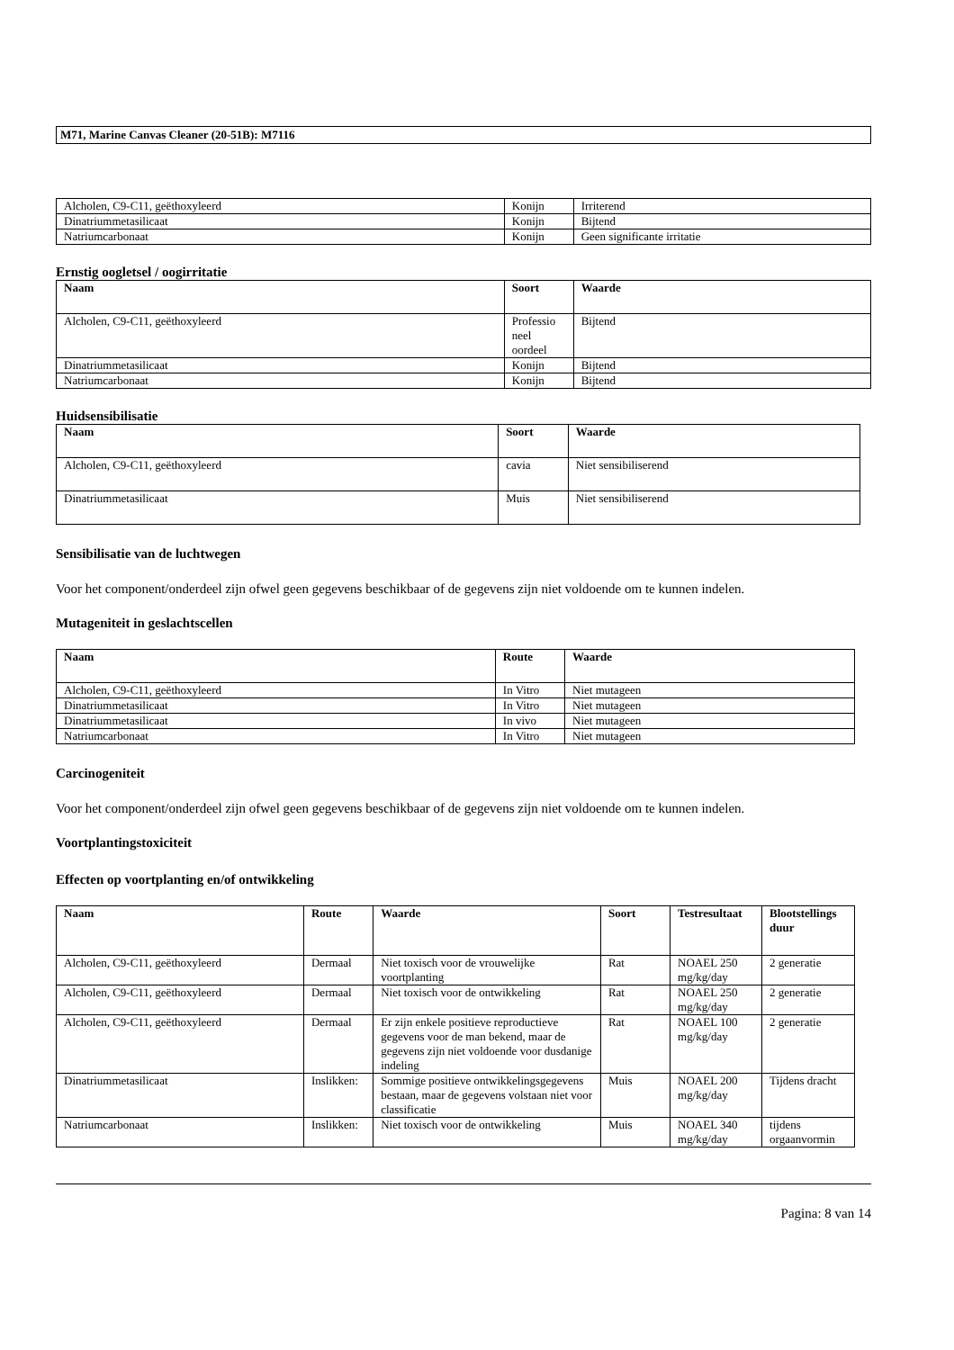M71, Marine Canvas Cleaner (20-51B): M7116
| Alcholen, C9-C11, geëthoxyleerd | Konijn | Irriterend |
| Dinatriummetasilicaat | Konijn | Bijtend |
| Natriumcarbonaat | Konijn | Geen significante irritatie |
Ernstig oogletsel / oogirritatie
| Naam | Soort | Waarde |
| --- | --- | --- |
| Alcholen, C9-C11, geëthoxyleerd | Professio neel oordeel | Bijtend |
| Dinatriummetasilicaat | Konijn | Bijtend |
| Natriumcarbonaat | Konijn | Bijtend |
Huidsensibilisatie
| Naam | Soort | Waarde |
| --- | --- | --- |
| Alcholen, C9-C11, geëthoxyleerd | cavia | Niet sensibiliserend |
| Dinatriummetasilicaat | Muis | Niet sensibiliserend |
Sensibilisatie van de luchtwegen
Voor het component/onderdeel zijn ofwel geen gegevens beschikbaar of de gegevens zijn niet voldoende om te kunnen indelen.
Mutageniteit in geslachtscellen
| Naam | Route | Waarde |
| --- | --- | --- |
| Alcholen, C9-C11, geëthoxyleerd | In Vitro | Niet mutageen |
| Dinatriummetasilicaat | In Vitro | Niet mutageen |
| Dinatriummetasilicaat | In vivo | Niet mutageen |
| Natriumcarbonaat | In Vitro | Niet mutageen |
Carcinogeniteit
Voor het component/onderdeel zijn ofwel geen gegevens beschikbaar of de gegevens zijn niet voldoende om te kunnen indelen.
Voortplantingstoxiciteit
Effecten op voortplanting en/of ontwikkeling
| Naam | Route | Waarde | Soort | Testresultaat | Blootstellings duur |
| --- | --- | --- | --- | --- | --- |
| Alcholen, C9-C11, geëthoxyleerd | Dermaal | Niet toxisch voor de vrouwelijke voortplanting | Rat | NOAEL 250 mg/kg/day | 2 generatie |
| Alcholen, C9-C11, geëthoxyleerd | Dermaal | Niet toxisch voor de ontwikkeling | Rat | NOAEL 250 mg/kg/day | 2 generatie |
| Alcholen, C9-C11, geëthoxyleerd | Dermaal | Er zijn enkele positieve reproductieve gegevens voor de man bekend, maar de gegevens zijn niet voldoende voor dusdanige indeling | Rat | NOAEL 100 mg/kg/day | 2 generatie |
| Dinatriummetasilicaat | Inslikken: | Sommige positieve ontwikkelingsgegevens bestaan, maar de gegevens volstaan niet voor classificatie | Muis | NOAEL 200 mg/kg/day | Tijdens dracht |
| Natriumcarbonaat | Inslikken: | Niet toxisch voor de ontwikkeling | Muis | NOAEL 340 mg/kg/day | tijdens orgaanvormin |
Pagina: 8 van 14